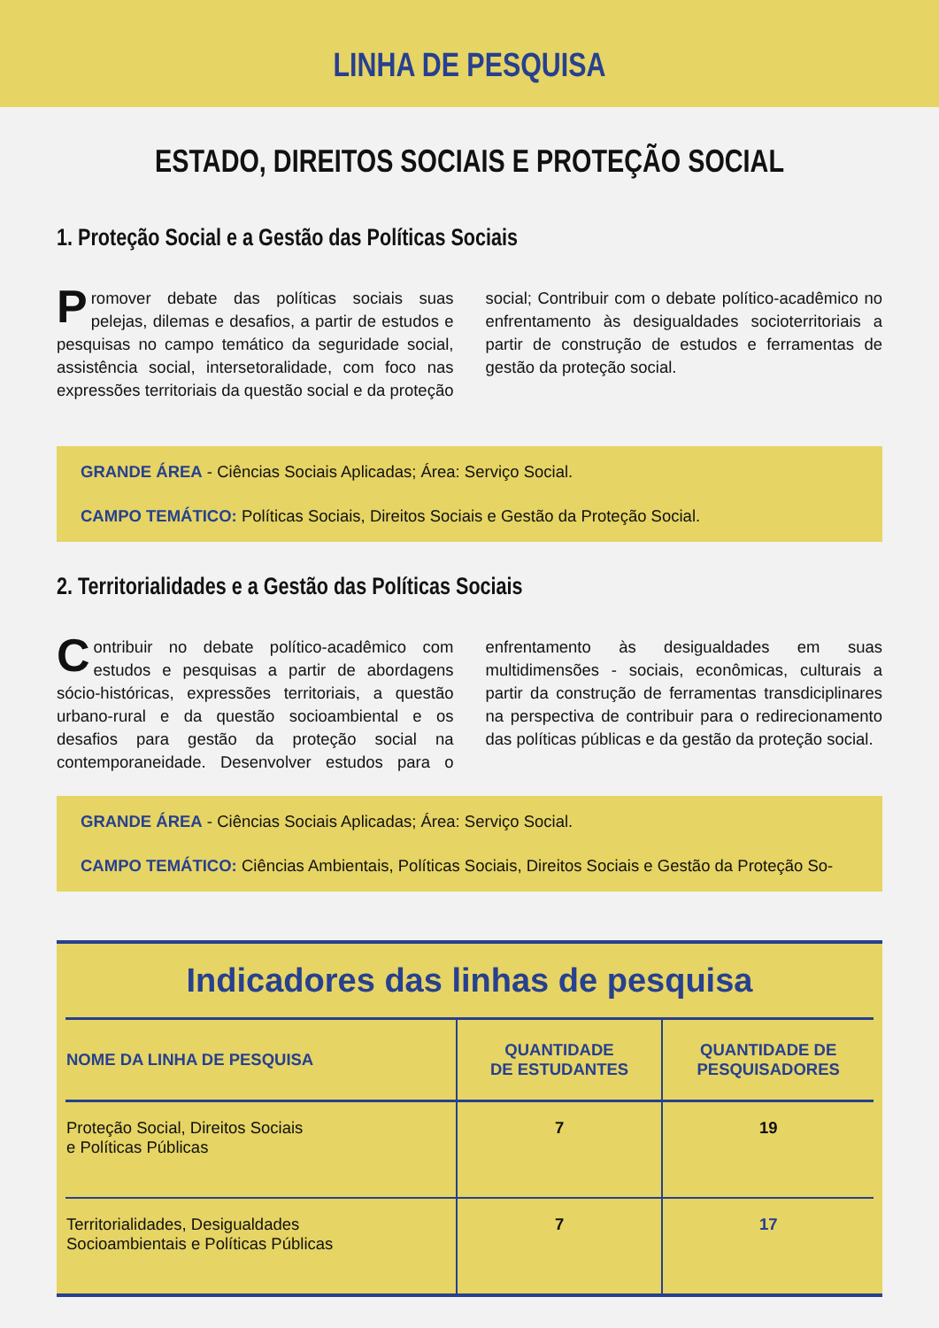LINHA DE PESQUISA
ESTADO, DIREITOS SOCIAIS E PROTEÇÃO SOCIAL
1. Proteção Social e a Gestão das Políticas Sociais
Promover debate das políticas sociais suas pelejas, dilemas e desafios, a partir de estudos e pesquisas no campo temático da seguridade social, assistência social, intersetoralidade, com foco nas expressões territoriais da questão social e da proteção social; Contribuir com o debate político-acadêmico no enfrentamento às desigualdades socioterritoriais a partir de construção de estudos e ferramentas de gestão da proteção social.
GRANDE ÁREA - Ciências Sociais Aplicadas; Área: Serviço Social.
CAMPO TEMÁTICO: Políticas Sociais, Direitos Sociais e Gestão da Proteção Social.
2. Territorialidades e a Gestão das Políticas Sociais
Contribuir no debate político-acadêmico com estudos e pesquisas a partir de abordagens sócio-históricas, expressões territoriais, a questão urbano-rural e da questão socioambiental e os desafios para gestão da proteção social na contemporaneidade. Desenvolver estudos para o enfrentamento às desigualdades em suas multidimensões - sociais, econômicas, culturais a partir da construção de ferramentas transdiciplinares na perspectiva de contribuir para o redirecionamento das políticas públicas e da gestão da proteção social.
GRANDE ÁREA - Ciências Sociais Aplicadas; Área: Serviço Social.
CAMPO TEMÁTICO: Ciências Ambientais, Políticas Sociais, Direitos Sociais e Gestão da Proteção So-
Indicadores das linhas de pesquisa
| NOME DA LINHA DE PESQUISA | QUANTIDADE DE ESTUDANTES | QUANTIDADE DE PESQUISADORES |
| --- | --- | --- |
| Proteção Social, Direitos Sociais e Políticas Públicas | 7 | 19 |
| Territorialidades, Desigualdades Socioambientais e Políticas Públicas | 7 | 17 |